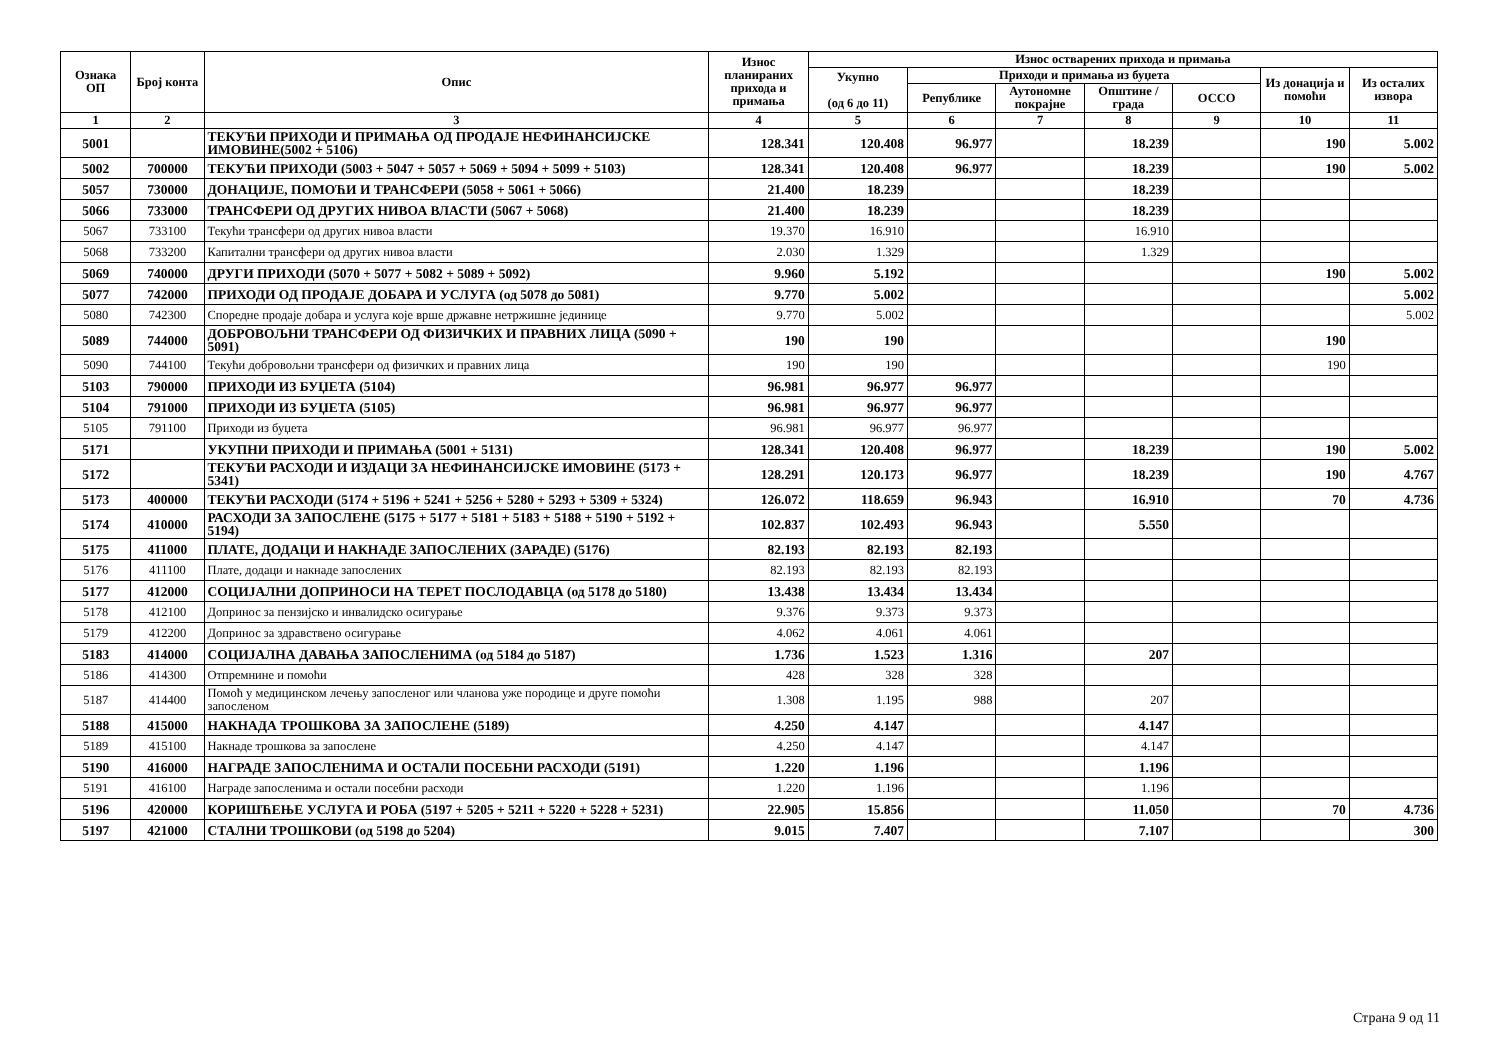| Ознака ОП | Број конта | Опис | Износ планираних прихода и примања | Износ остварених прихода и примања | | | | | | |
| --- | --- | --- | --- | --- | --- | --- | --- | --- | --- | --- |
| | | | | Укупно (од 6 до 11) | Приходи и примања из буџета | | | | Из донација и помоћи | Из осталих извора |
| | | | | | Републике | Аутономне покрајне | Општине / града | ОССО | | |
| 1 | 2 | 3 | 4 | 5 | 6 | 7 | 8 | 9 | 10 | 11 |
| 5001 | | ТЕКУЋИ ПРИХОДИ И ПРИМАЊА ОД ПРОДАЈЕ НЕФИНАНСИЈСКЕ ИМОВИНЕ(5002 + 5106) | 128.341 | 120.408 | 96.977 | | 18.239 | | 190 | 5.002 |
| 5002 | 700000 | ТЕКУЋИ ПРИХОДИ (5003 + 5047 + 5057 + 5069 + 5094 + 5099 + 5103) | 128.341 | 120.408 | 96.977 | | 18.239 | | 190 | 5.002 |
| 5057 | 730000 | ДОНАЦИЈЕ, ПОМОЋИ И ТРАНСФЕРИ (5058 + 5061 + 5066) | 21.400 | 18.239 | | | 18.239 | | | |
| 5066 | 733000 | ТРАНСФЕРИ ОД ДРУГИХ НИВОА ВЛАСТИ (5067 + 5068) | 21.400 | 18.239 | | | 18.239 | | | |
| 5067 | 733100 | Текући трансфери од других нивоа власти | 19.370 | 16.910 | | | 16.910 | | | |
| 5068 | 733200 | Капитални трансфери од других нивоа власти | 2.030 | 1.329 | | | 1.329 | | | |
| 5069 | 740000 | ДРУГИ ПРИХОДИ (5070 + 5077 + 5082 + 5089 + 5092) | 9.960 | 5.192 | | | | | 190 | 5.002 |
| 5077 | 742000 | ПРИХОДИ ОД ПРОДАЈЕ ДОБАРА И УСЛУГА (од 5078 до 5081) | 9.770 | 5.002 | | | | | | 5.002 |
| 5080 | 742300 | Споредне продаје добара и услуга које врше државне нетржишне јединице | 9.770 | 5.002 | | | | | | 5.002 |
| 5089 | 744000 | ДОБРОВОЉНИ ТРАНСФЕРИ ОД ФИЗИЧКИХ И ПРАВНИХ ЛИЦА (5090 + 5091) | 190 | 190 | | | | | 190 | |
| 5090 | 744100 | Текући добровољни трансфери од физичких и правних лица | 190 | 190 | | | | | 190 | |
| 5103 | 790000 | ПРИХОДИ ИЗ БУЏЕТА (5104) | 96.981 | 96.977 | 96.977 | | | | | |
| 5104 | 791000 | ПРИХОДИ ИЗ БУЏЕТА (5105) | 96.981 | 96.977 | 96.977 | | | | | |
| 5105 | 791100 | Приходи из буџета | 96.981 | 96.977 | 96.977 | | | | | |
| 5171 | | УКУПНИ ПРИХОДИ И ПРИМАЊА (5001 + 5131) | 128.341 | 120.408 | 96.977 | | 18.239 | | 190 | 5.002 |
| 5172 | | ТЕКУЋИ РАСХОДИ И ИЗДАЦИ ЗА НЕФИНАНСИЈСКЕ ИМОВИНЕ (5173 + 5341) | 128.291 | 120.173 | 96.977 | | 18.239 | | 190 | 4.767 |
| 5173 | 400000 | ТЕКУЋИ РАСХОДИ (5174 + 5196 + 5241 + 5256 + 5280 + 5293 + 5309 + 5324) | 126.072 | 118.659 | 96.943 | | 16.910 | | 70 | 4.736 |
| 5174 | 410000 | РАСХОДИ ЗА ЗАПОСЛЕНЕ (5175 + 5177 + 5181 + 5183 + 5188 + 5190 + 5192 + 5194) | 102.837 | 102.493 | 96.943 | | 5.550 | | | |
| 5175 | 411000 | ПЛАТЕ, ДОДАЦИ И НАКНАДЕ ЗАПОСЛЕНИХ (ЗАРАДЕ) (5176) | 82.193 | 82.193 | 82.193 | | | | | |
| 5176 | 411100 | Плате, додаци и накнаде запослених | 82.193 | 82.193 | 82.193 | | | | | |
| 5177 | 412000 | СОЦИЈАЛНИ ДОПРИНОСИ НА ТЕРЕТ ПОСЛОДАВЦА (од 5178 до 5180) | 13.438 | 13.434 | 13.434 | | | | | |
| 5178 | 412100 | Допринос за пензијско и инвалидско осигурање | 9.376 | 9.373 | 9.373 | | | | | |
| 5179 | 412200 | Допринос за здравствено осигурање | 4.062 | 4.061 | 4.061 | | | | | |
| 5183 | 414000 | СОЦИЈАЛНА ДАВАЊА ЗАПОСЛЕНИМА (од 5184 до 5187) | 1.736 | 1.523 | 1.316 | | 207 | | | |
| 5186 | 414300 | Отпремнине и помоћи | 428 | 328 | 328 | | | | | |
| 5187 | 414400 | Помоћ у медицинском лечењу запосленог или чланова уже породице и друге помоћи запосленом | 1.308 | 1.195 | 988 | | 207 | | | |
| 5188 | 415000 | НАКНАДА ТРОШКОВА ЗА ЗАПОСЛЕНЕ (5189) | 4.250 | 4.147 | | | 4.147 | | | |
| 5189 | 415100 | Накнаде трошкова за запослене | 4.250 | 4.147 | | | 4.147 | | | |
| 5190 | 416000 | НАГРАДЕ ЗАПОСЛЕНИМА И ОСТАЛИ ПОСЕБНИ РАСХОДИ (5191) | 1.220 | 1.196 | | | 1.196 | | | |
| 5191 | 416100 | Награде запосленима и остали посебни расходи | 1.220 | 1.196 | | | 1.196 | | | |
| 5196 | 420000 | КОРИШЋЕЊЕ УСЛУГА И РОБА (5197 + 5205 + 5211 + 5220 + 5228 + 5231) | 22.905 | 15.856 | | | 11.050 | | 70 | 4.736 |
| 5197 | 421000 | СТАЛНИ ТРОШКОВИ (од 5198 до 5204) | 9.015 | 7.407 | | | 7.107 | | | 300 |
Страна 9 од 11